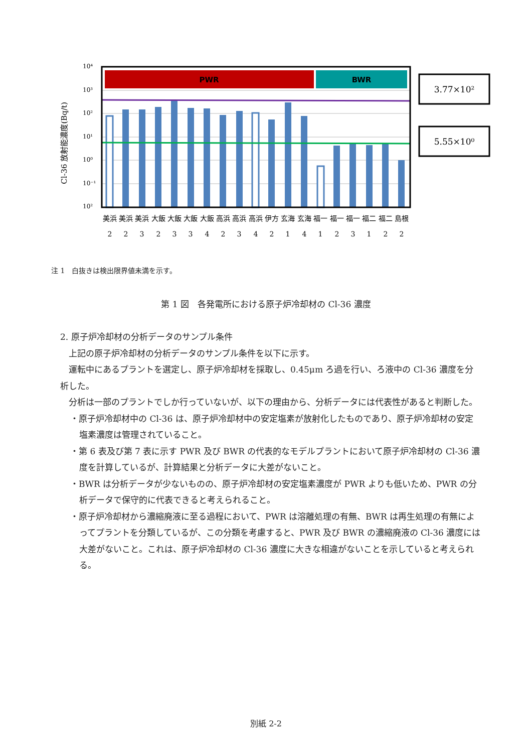PWR
BWR
3.77×10²
5.55×10⁰
10⁴
10³
10²
10¹
10⁰
10⁻¹
10²
Cl-36 放射能濃度(Bq/t)
美浜
美浜
美浜
大飯
大飯
大飯
大飯
高浜
高浜
高浜
伊方
玄海
玄海
福一
福一
福一
福二
福二
島根
2
2
3
2
3
3
4
2
3
4
2
1
4
1
2
3
1
2
2
注 1　白抜きは検出限界値未満を示す。
第 1 図　各発電所における原子炉冷却材の Cl-36 濃度
2. 原子炉冷却材の分析データのサンプル条件
上記の原子炉冷却材の分析データのサンプル条件を以下に示す。
運転中にあるプラントを選定し、原子炉冷却材を採取し、0.45μm ろ過を行い、ろ液中の Cl-36 濃度を分析した。
分析は一部のプラントでしか行っていないが、以下の理由から、分析データには代表性があると判断した。
・原子炉冷却材中の Cl-36 は、原子炉冷却材中の安定塩素が放射化したものであり、原子炉冷却材の安定塩素濃度は管理されていること。
・第 6 表及び第 7 表に示す PWR 及び BWR の代表的なモデルプラントにおいて原子炉冷却材の Cl-36 濃度を計算しているが、計算結果と分析データに大差がないこと。
・BWR は分析データが少ないものの、原子炉冷却材の安定塩素濃度が PWR よりも低いため、PWR の分析データで保守的に代表できると考えられること。
・原子炉冷却材から濃縮廃液に至る過程において、PWR は溶離処理の有無、BWR は再生処理の有無によってプラントを分類しているが、この分類を考慮すると、PWR 及び BWR の濃縮廃液の Cl-36 濃度には大差がないこと。これは、原子炉冷却材の Cl-36 濃度に大きな相違がないことを示していると考えられる。
別紙 2-2